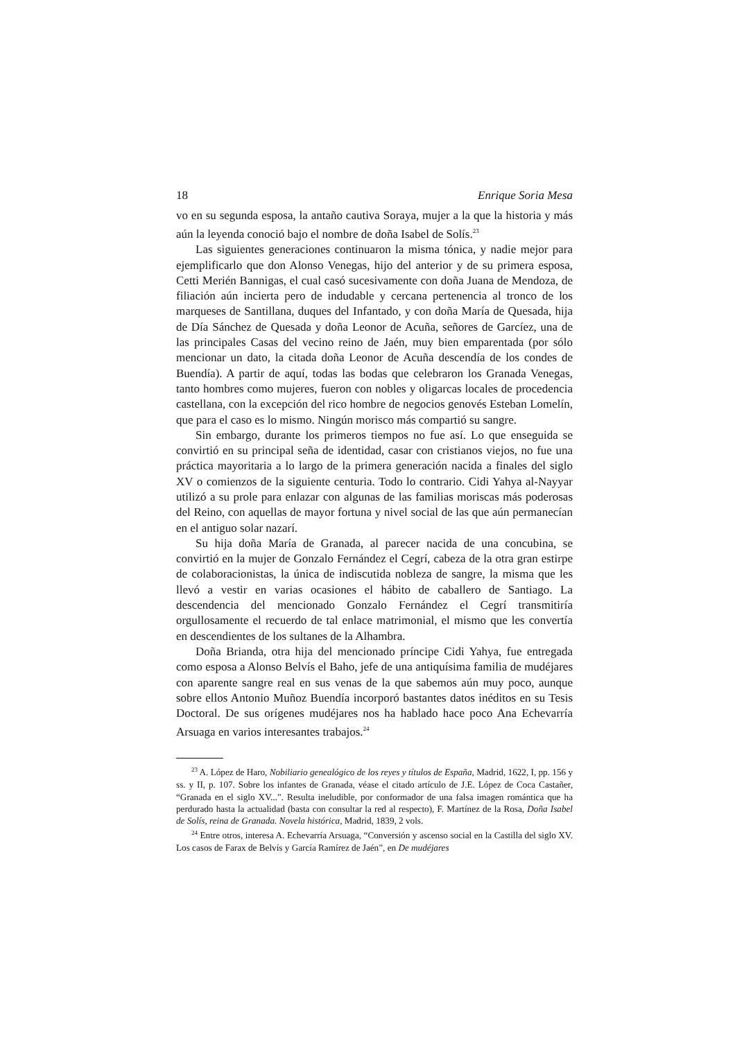18 Enrique Soria Mesa
vo en su segunda esposa, la antaño cautiva Soraya, mujer a la que la historia y más aún la leyenda conoció bajo el nombre de doña Isabel de Solís.<sup>23</sup>
Las siguientes generaciones continuaron la misma tónica, y nadie mejor para ejemplificarlo que don Alonso Venegas, hijo del anterior y de su primera esposa, Cetti Merién Bannigas, el cual casó sucesivamente con doña Juana de Mendoza, de filiación aún incierta pero de indudable y cercana pertenencia al tronco de los marqueses de Santillana, duques del Infantado, y con doña María de Quesada, hija de Día Sánchez de Quesada y doña Leonor de Acuña, señores de Garcíez, una de las principales Casas del vecino reino de Jaén, muy bien emparentada (por sólo mencionar un dato, la citada doña Leonor de Acuña descendía de los condes de Buendía). A partir de aquí, todas las bodas que celebraron los Granada Venegas, tanto hombres como mujeres, fueron con nobles y oligarcas locales de procedencia castellana, con la excepción del rico hombre de negocios genovés Esteban Lomelín, que para el caso es lo mismo. Ningún morisco más compartió su sangre.
Sin embargo, durante los primeros tiempos no fue así. Lo que enseguida se convirtió en su principal seña de identidad, casar con cristianos viejos, no fue una práctica mayoritaria a lo largo de la primera generación nacida a finales del siglo XV o comienzos de la siguiente centuria. Todo lo contrario. Cidi Yahya al-Nayyar utilizó a su prole para enlazar con algunas de las familias moriscas más poderosas del Reino, con aquellas de mayor fortuna y nivel social de las que aún permanecían en el antiguo solar nazarí.
Su hija doña María de Granada, al parecer nacida de una concubina, se convirtió en la mujer de Gonzalo Fernández el Cegrí, cabeza de la otra gran estirpe de colaboracionistas, la única de indiscutida nobleza de sangre, la misma que les llevó a vestir en varias ocasiones el hábito de caballero de Santiago. La descendencia del mencionado Gonzalo Fernández el Cegrí transmitiría orgullosamente el recuerdo de tal enlace matrimonial, el mismo que les convertía en descendientes de los sultanes de la Alhambra.
Doña Brianda, otra hija del mencionado príncipe Cidi Yahya, fue entregada como esposa a Alonso Belvís el Baho, jefe de una antiquísima familia de mudéjares con aparente sangre real en sus venas de la que sabemos aún muy poco, aunque sobre ellos Antonio Muñoz Buendía incorporó bastantes datos inéditos en su Tesis Doctoral. De sus orígenes mudéjares nos ha hablado hace poco Ana Echevarría Arsuaga en varios interesantes trabajos.<sup>24</sup>
<sup>23</sup> A. López de Haro, Nobiliario genealógico de los reyes y títulos de España, Madrid, 1622, I, pp. 156 y ss. y II, p. 107. Sobre los infantes de Granada, véase el citado artículo de J.E. López de Coca Castañer, “Granada en el siglo XV...”. Resulta ineludible, por conformador de una falsa imagen romántica que ha perdurado hasta la actualidad (basta con consultar la red al respecto), F. Martínez de la Rosa, Doña Isabel de Solís, reina de Granada. Novela histórica, Madrid, 1839, 2 vols.
<sup>24</sup> Entre otros, interesa A. Echevarría Arsuaga, “Conversión y ascenso social en la Castilla del siglo XV. Los casos de Farax de Belvís y García Ramírez de Jaén”, en De mudéjares